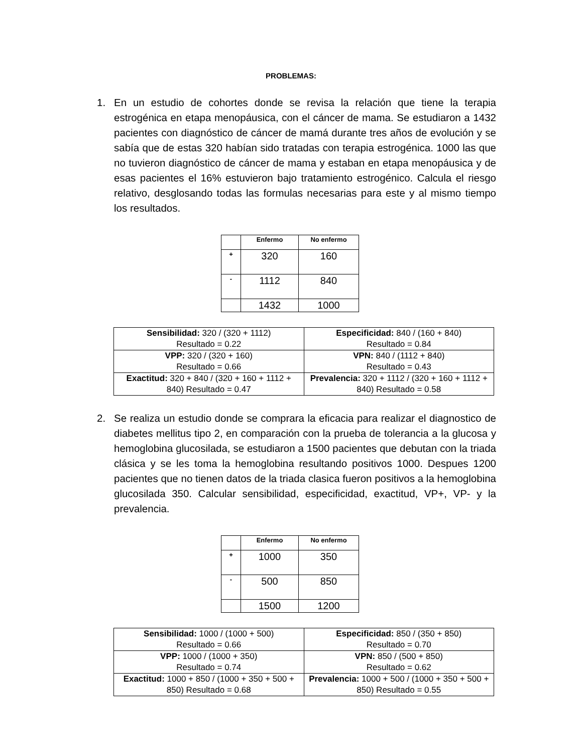PROBLEMAS:
1. En un estudio de cohortes donde se revisa la relación que tiene la terapia estrogénica en etapa menopáusica, con el cáncer de mama. Se estudiaron a 1432 pacientes con diagnóstico de cáncer de mamá durante tres años de evolución y se sabía que de estas 320 habían sido tratadas con terapia estrogénica. 1000 las que no tuvieron diagnóstico de cáncer de mama y estaban en etapa menopáusica y de esas pacientes el 16% estuvieron bajo tratamiento estrogénico. Calcula el riesgo relativo, desglosando todas las formulas necesarias para este y al mismo tiempo los resultados.
| | Enfermo | No enfermo |
| --- | --- | --- |
| + | 320 | 160 |
| - | 1112 | 840 |
| | 1432 | 1000 |
| Sensibilidad: 320 / (320 + 1112) Resultado = 0.22 | Especificidad: 840 / (160 + 840) Resultado = 0.84 |
| VPP: 320 / (320 + 160) Resultado = 0.66 | VPN: 840 / (1112 + 840) Resultado = 0.43 |
| Exactitud: 320 + 840 / (320 + 160 + 1112 + 840) Resultado = 0.47 | Prevalencia: 320 + 1112 / (320 + 160 + 1112 + 840) Resultado = 0.58 |
2. Se realiza un estudio donde se comprara la eficacia para realizar el diagnostico de diabetes mellitus tipo 2, en comparación con la prueba de tolerancia a la glucosa y hemoglobina glucosilada, se estudiaron a 1500 pacientes que debutan con la triada clásica y se les toma la hemoglobina resultando positivos 1000. Despues 1200 pacientes que no tienen datos de la triada clasica fueron positivos a la hemoglobina glucosilada 350. Calcular sensibilidad, especificidad, exactitud, VP+, VP- y la prevalencia.
| | Enfermo | No enfermo |
| --- | --- | --- |
| + | 1000 | 350 |
| - | 500 | 850 |
| | 1500 | 1200 |
| Sensibilidad: 1000 / (1000 + 500) Resultado = 0.66 | Especificidad: 850 / (350 + 850) Resultado = 0.70 |
| VPP: 1000 / (1000 + 350) Resultado = 0.74 | VPN: 850 / (500 + 850) Resultado = 0.62 |
| Exactitud: 1000 + 850 / (1000 + 350 + 500 + 850) Resultado = 0.68 | Prevalencia: 1000 + 500 / (1000 + 350 + 500 + 850) Resultado = 0.55 |